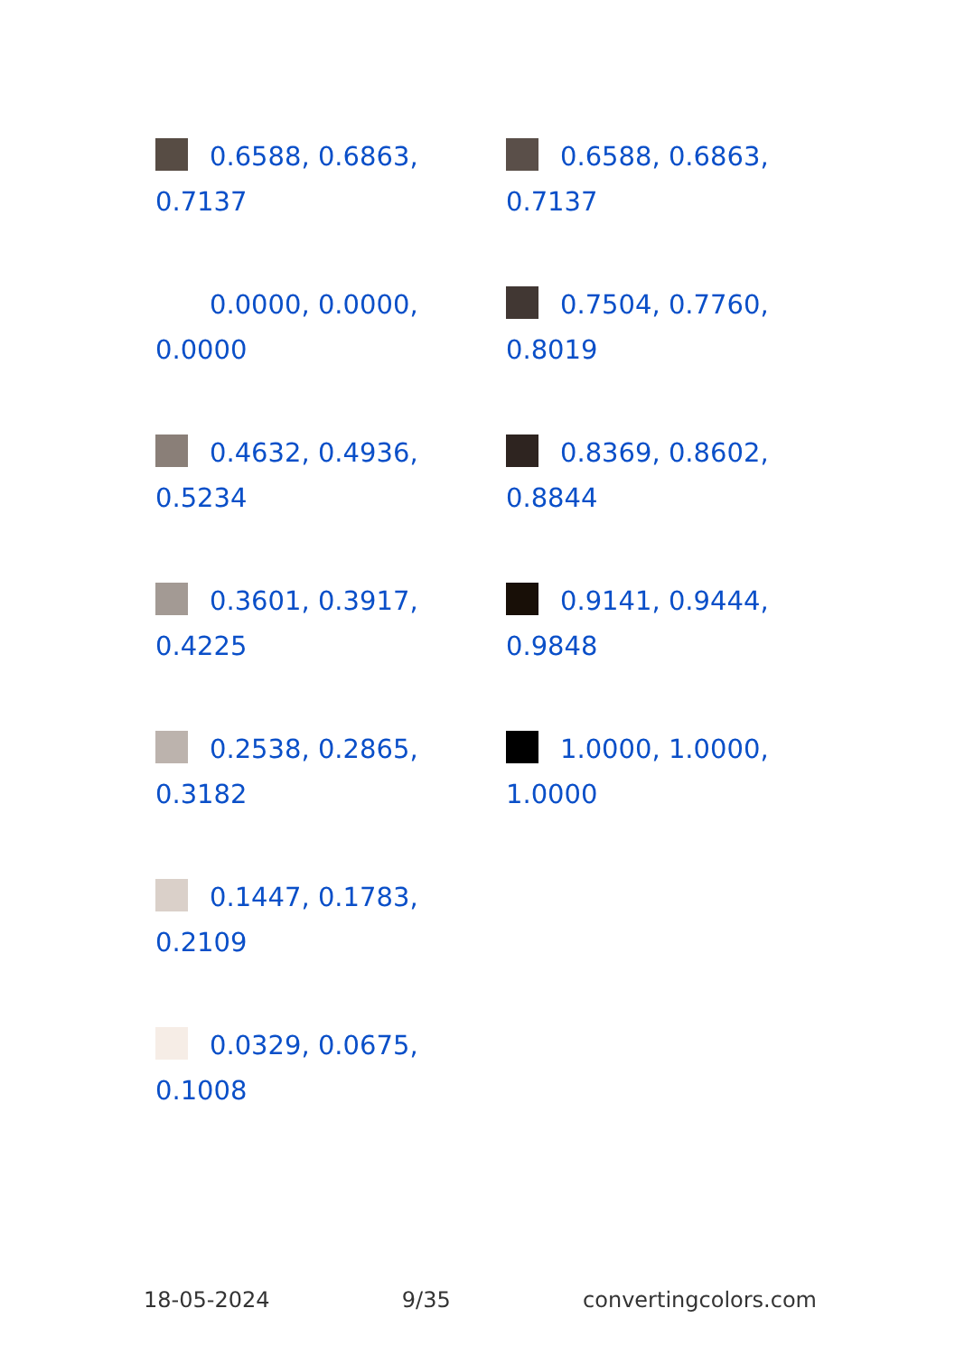0.6588, 0.6863,
0.7137
0.0000, 0.0000,
0.0000
0.4632, 0.4936,
0.5234
0.3601, 0.3917,
0.4225
0.2538, 0.2865,
0.3182
0.1447, 0.1783,
0.2109
0.0329, 0.0675,
0.1008
0.6588, 0.6863,
0.7137
0.7504, 0.7760,
0.8019
0.8369, 0.8602,
0.8844
0.9141, 0.9444,
0.9848
1.0000, 1.0000,
1.0000
18-05-2024 9/35 convertingcolors.com